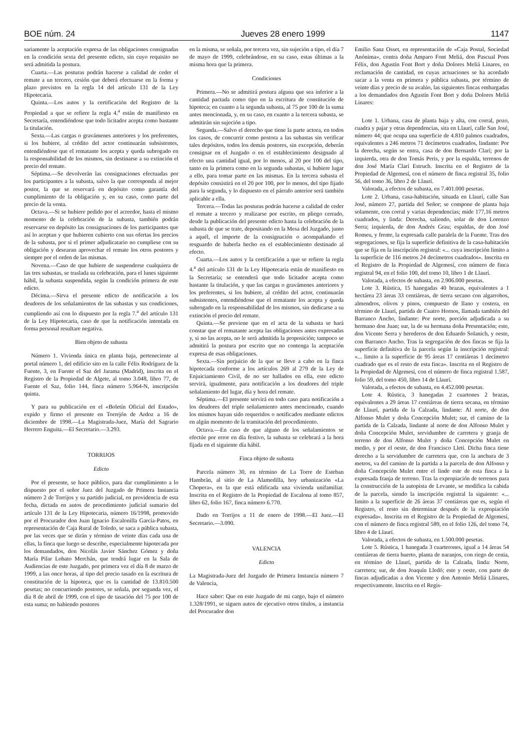BOE núm. 24 Jueves 28 enero 1999 1147
sariamente la aceptación expresa de las obligaciones consignadas en la condición sexta del presente edicto, sin cuyo requisito no será admitida la postura.
Cuarta.—Las posturas podrán hacerse a calidad de ceder el remate a un tercero, cesión que deberá efectuarse en la forma y plazo previstos en la regla 14 del artículo 131 de la Ley Hipotecaria.
Quinta.—Los autos y la certificación del Registro de la Propiedad a que se refiere la regla 4.<sup>a</sup> están de manifiesto en Secretaría, entendiéndose que todo licitador acepta como bastante la titulación.
Sexta.—Las cargas o gravámenes anteriores y los preferentes, si los hubiere, al crédito del actor continuarán subsistentes, entendiéndose que el rematante los acepta y queda subrogado en la responsabilidad de los mismos, sin destinarse a su extinción el precio del remate.
Séptima.—Se devolverán las consignaciones efectuadas por los participantes a la subasta, salvo la que corresponda al mejor postor, la que se reservará en depósito como garantía del cumplimiento de la obligación y, en su caso, como parte del precio de la venta.
Octava.—Si se hubiere pedido por el acreedor, hasta el mismo momento de la celebración de la subasta, también podrán reservarse en depósito las consignaciones de los participantes que así lo aceptan y que hubieren cubierto con sus ofertas los precios de la subasta, por si el primer adjudicatario no cumpliese con su obligación y desearan aprovechar el remate los otros postores y siempre por el orden de las mismas.
Novena.—Caso de que hubiere de suspenderse cualquiera de las tres subastas, se traslada su celebración, para el lunes siguiente hábil, la subasta suspendida, según la condición primera de este edicto.
Décima.—Sirva el presente edicto de notificación a los deudores de los señalamientos de las subastas y sus condiciones, cumpliendo así con lo dispuesto por la regla 7.<sup>a</sup> del artículo 131 de la Ley Hipotecaria, caso de que la notificación intentada en forma personal resultare negativa.
Bien objeto de subasta
Número 1. Vivienda única en planta baja, perteneciente al portal número 1, del edificio sito en la calle Félix Rodríguez de la Fuente, 3, en Fuente el Saz del Jarama (Madrid), inscrita en el Registro de la Propiedad de Algete, al tomo 3.048, libro 77, de Fuente el Saz, folio 144, finca número 5.964-N, inscripción quinta.
Y para su publicación en el «Boletín Oficial del Estado», expido y firmo el presente en Torrejón de Ardoz a 16 de diciembre de 1998.—La Magistrada-Juez, María del Sagrario Herrero Enguita.—El Secretario.—3.293.
TORRIJOS
Edicto
Por el presente, se hace público, para dar cumplimiento a lo dispuesto por el señor Juez del Juzgado de Primera Instancia número 2 de Torrijos y su partido judicial, en providencia de esta fecha, dictada en autos de procedimiento judicial sumario del artículo 131 de la Ley Hipotecaria, número 16/1998, promovido por el Procurador don Juan Ignacio Escalonilla García-Patos, en representación de Caja Rural de Toledo, se saca a pública subasta, por las veces que se dirán y término de veinte días cada una de ellas, la finca que luego se describe, especialmente hipotecada por los demandados, don Nicolás Javier Sánchez Gómez y doña María Pilar Lobato Merchán, que tendrá lugar en la Sala de Audiencias de este Juzgado, por primera vez el día 8 de marzo de 1999, a las once horas, al tipo del precio tasado en la escritura de constitución de la hipoteca, que es la cantidad de 13.810.500 pesetas; no concurriendo postores, se señala, por segunda vez, el día 8 de abril de 1999, con el tipo de tasación del 75 por 100 de esta suma; no habiendo postores
en la misma, se señala, por tercera vez, sin sujeción a tipo, el día 7 de mayo de 1999, celebrándose, en su caso, estas últimas a la misma hora que la primera.
Condiciones
Primera.—No se admitirá postura alguna que sea inferior a la cantidad pactada como tipo en la escritura de constitución de hipoteca; en cuanto a la segunda subasta, al 75 por 100 de la suma antes mencionada, y, en su caso, en cuanto a la tercera subasta, se admitirán sin sujeción a tipo.
Segunda.—Salvo el derecho que tiene la parte actora, en todos los casos, de concurrir como postora a las subastas sin verificar tales depósitos, todos los demás postores, sin excepción, deberán consignar en el Juzgado o en el establecimiento designado al efecto una cantidad igual, por lo menos, al 20 por 100 del tipo, tanto en la primera como en la segunda subastas, si hubiere lugar a ello, para tomar parte en las mismas. En la tercera subasta el depósito consistirá en el 20 por 100, por lo menos, del tipo fijado para la segunda, y lo dispuesto en el párrafo anterior será también aplicable a ella.
Tercera.—Todas las posturas podrán hacerse a calidad de ceder el remate a tercero y realizarse por escrito, en pliego cerrado, desde la publicación del presente edicto hasta la celebración de la subasta de que se trate, depositando en la Mesa del Juzgado, junto a aquél, el importe de la consignación o acompañando el resguardo de haberla hecho en el establecimiento destinado al efecto.
Cuarta.—Los autos y la certificación a que se refiere la regla 4.<sup>a</sup> del artículo 131 de la Ley Hipotecaria están de manifiesto en la Secretaría; se entenderá que todo licitador acepta como bastante la titulación, y que las cargas o gravámenes anteriores y los preferentes, si los hubiere, al crédito del actor, continuarán subsistentes, entendiéndose que el rematante los acepta y queda subrogado en la responsabilidad de los mismos, sin dedicarse a su extinción el precio del remate.
Quinta.—Se previene que en el acta de la subasta se hará constar que el rematante acepta las obligaciones antes expresadas y, si no las acepta, no le será admitida la proposición; tampoco se admitirá la postura por escrito que no contenga la aceptación expresa de esas obligaciones.
Sexta.—Sin perjuicio de la que se lleve a cabo en la finca hipotecada conforme a los artículos 269 al 279 de la Ley de Enjuiciamiento Civil, de no ser hallados en ella, este edicto servirá, igualmente, para notificación a los deudores del triple señalamiento del lugar, día y hora del remate.
Séptima.—El presente servirá en todo caso para notificación a los deudores del triple señalamiento antes mencionado, cuando los mismos hayan sido requeridos o notificados mediante edictos en algún momento de la tramitación del procedimiento.
Octava.—En caso de que alguno de los señalamientos se efectúe por error en día festivo, la subasta se celebrará a la hora fijada en el siguiente día hábil.
Finca objeto de subasta
Parcela número 30, en término de La Torre de Esteban Hambrán, al sitio de La Alamedilla, hoy urbanización «La Chopera», en la que está edificada una vivienda unifamiliar. Inscrita en el Registro de la Propiedad de Escalona al tomo 857, libro 62, folio 167, finca número 6.770.
Dado en Torrijos a 11 de enero de 1998.—El Juez.—El Secretario.—3.090.
VALENCIA
Edicto
La Magistrada-Juez del Juzgado de Primera Instancia número 7 de Valencia,
Hace saber: Que en este Juzgado de mi cargo, bajo el número 1.328/1991, se siguen autos de ejecutivo otros títulos, a instancia del Procurador don
Emilio Sanz Osset, en representación de «Caja Postal, Sociedad Anónima», contra doña Amparo Font Meliá, don Pascual Pons Félix, don Agustín Font Bort y doña Dolores Meliá Linares, en reclamación de cantidad, en cuyas actuaciones se ha acordado sacar a la venta en primera y pública subasta, por término de veinte días y precio de su avalúo, las siguientes fincas embargadas a los demandados don Agustín Font Bort y doña Dolores Meliá Linares:
Lote 1. Urbana, casa de planta baja y alta, con corral, pozo, cuadra y pajar y otras dependencias, sita en Llaurí, calle San José, número 44; que ocupa una superficie de 4.810 palmos cuadrados, equivalentes a 246 metros 71 decímetros cuadrados, lindante: Por la derecha, según se entra, casa de don Bernardo Clarí; por la izquierda, otra de don Tomás Peris, y por la espalda, terrenos de don José María Clarí Estruch. Inscrita en el Registro de la Propiedad de Algemesí, con el número de finca registral 35, folio 56, del tomo 36, libro 2 de Llaurí.
Valorada, a efectos de subasta, en 7.401.000 pesetas.
Lote 2. Urbana, casa-habitación, situada en Llaurí, calle San José, número 27, partida del Señor; se compone de planta baja solamente, con corral y varias dependencias; mide 177,16 metros cuadrados, y linda: Derecha, saliendo, solar de don Lorenzo Serra; izquierda, de don Andrés Grau; espaldas, de don José Romeu, y frente, la expresada calle paralela de la Fuente. Tras dos segregaciones, se fija la superficie definitiva de la casa-habitación que se fija en la inscripción registral: «... cuya inscripción limito a la superficie de 116 metros 24 decímetros cuadrados». Inscrita en el Registro de la Propiedad de Algemesí, con número de finca registral 94, en el folio 100, del tomo 10, libro 1 de Llaurí.
Valorada, a efectos de subasta, en 2.906.000 pesetas.
Lote 3. Rústica, 15 hanegadas 40 brazas, equivalentes a 1 hectárea 23 áreas 33 centiáreas, de tierra secano con algarrobos, almendros, olivos y pinos, compuesto de llano y costera, en término de Llaurí, partida de Cuatro Hornos, llamada también del Barranco Ancho, lindante: Por norte, porción adjudicada a su hermano don Juan; sur, la de su hermana doña Presentación; este, don Vicente Serra y herederos de don Eduardo Solanich, y oeste, con Barranco Ancho. Tras la segregación de dos fincas se fija la superficie definitiva de la parcela según la inscripción registral: «... limito a la superficie de 95 áreas 17 centiáreas 1 decímetro cuadrado que es el resto de esta finca». Inscrita en el Registro de la Propiedad de Algemesí, con el número de finca registral 1.587, folio 59, del tomo 450, libro 14 de Llaurí.
Valorada, a efectos de subasta, en 4.452.000 pesetas.
Lote 4. Rústica, 3 hanegadas 2 cuartones 2 brazas, equivalentes a 29 áreas 17 centiáreas de tierra secana, en término de Llaurí, partida de la Calzada, lindante: Al norte, de don Alfonso Mulet y doña Concepción Mulet; sur, el camino de la partida de la Calzada, lindante al norte de don Alfonso Mulet y doña Concepción Mulet, servidumbre de carretera y granja de terreno de don Alfonso Mulet y doña Concepción Mulet en medio, y por el oeste, de don Francisco Lletí. Dicha finca tiene derecho a la servidumbre de carretera que, con la anchura de 3 metros, va del camino de la partida a la parcela de don Alfonso y doña Concepción Mulet entre el linde este de esta finca a la expresada franja de terreno. Tras la expropiación de terrenos para la construcción de la autopista de Levante, se modifica la cabida de la parcela, siendo la inscripción registral la siguiente: «... limito a la superficie de 26 áreas 37 centiáreas que es, según el Registro, el resto sin determinar después de la expropiación expresada». Inscrita en el Registro de la Propiedad de Algemesí, con el número de finca registral 589, en el folio 126, del tomo 74, libro 4 de Llaurí.
Valorada, a efectos de subasta, en 1.500.000 pesetas.
Lote 5. Rústica, 1 hanegada 3 cuarterones, igual a 14 áreas 54 centiáreas de tierra huerto, planta de naranjos, con riego de cenia, en término de Llaurí, partida de la Calzada, linda: Norte, carretera; sur, de don Joaquín Lledó; este y oeste, con parte de fincas adjudicadas a don Vicente y don Antonio Meliá Llinares, respectivamente. Inscrita en el Regis-